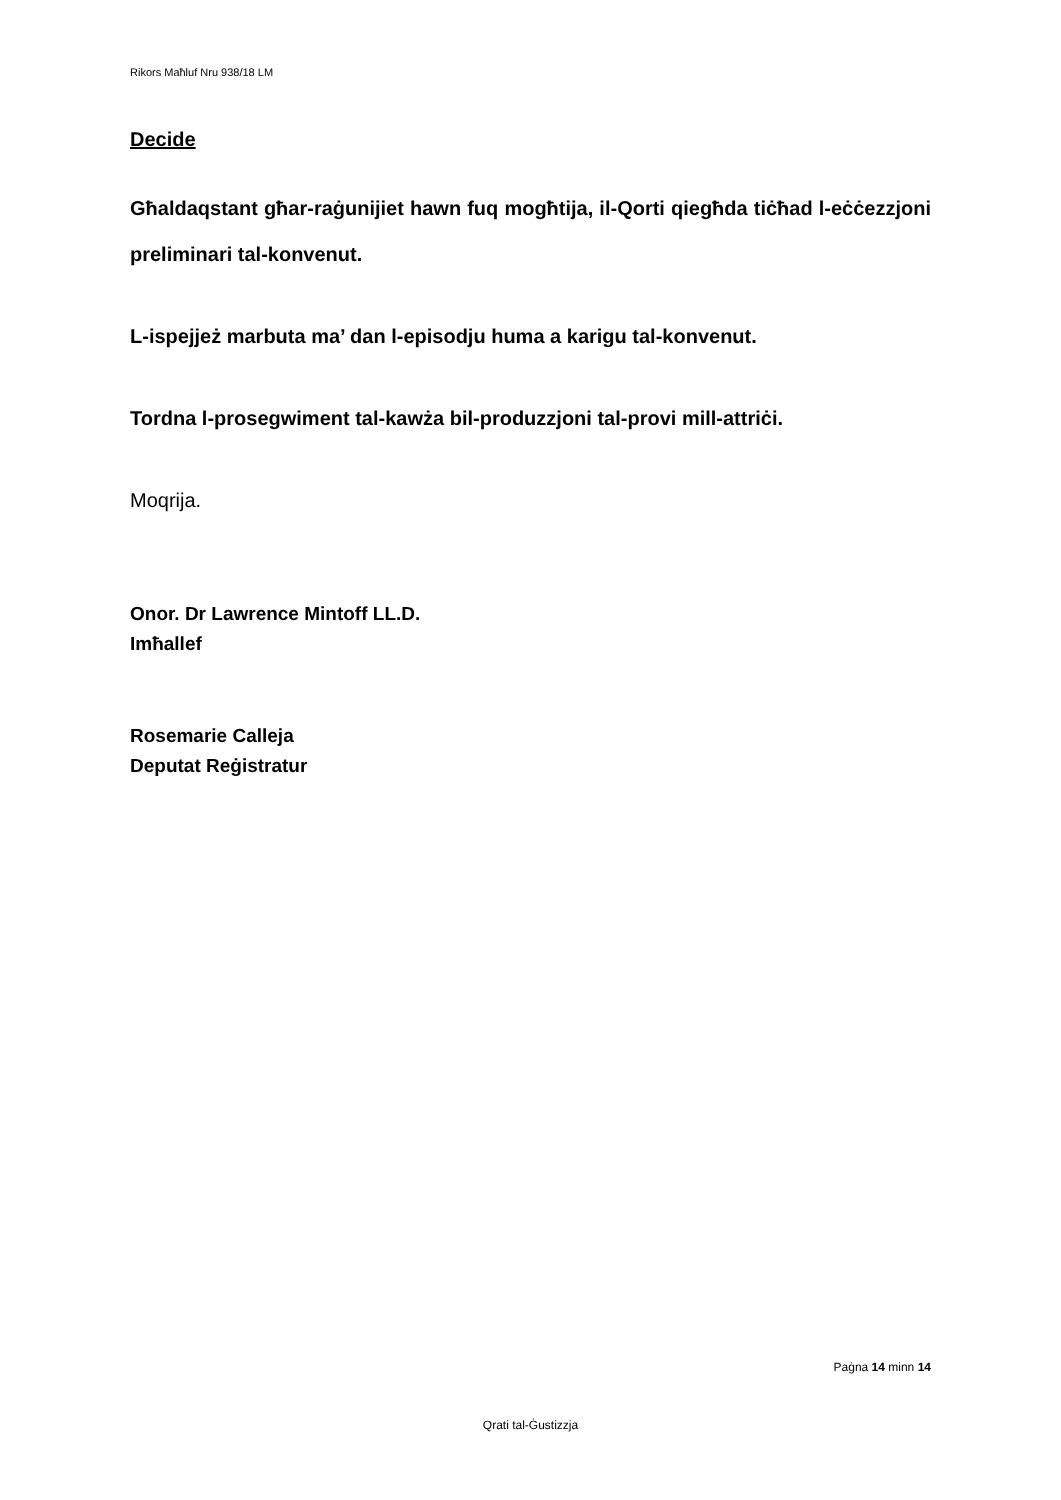Rikors Maħluf Nru 938/18 LM
Decide
Għaldaqstant għar-raġunijiet hawn fuq mogħtija, il-Qorti qiegħda tiċħad l-eċċezzjoni preliminari tal-konvenut.
L-ispejjeż marbuta ma’ dan l-episodju huma a karigu tal-konvenut.
Tordna l-prosegwiment tal-kawża bil-produzzjoni tal-provi mill-attriċi.
Moqrija.
Onor. Dr Lawrence Mintoff LL.D.
Imħallef
Rosemarie Calleja
Deputat Reġistratur
Paġna 14 minn 14
Qrati tal-Ġustizzja